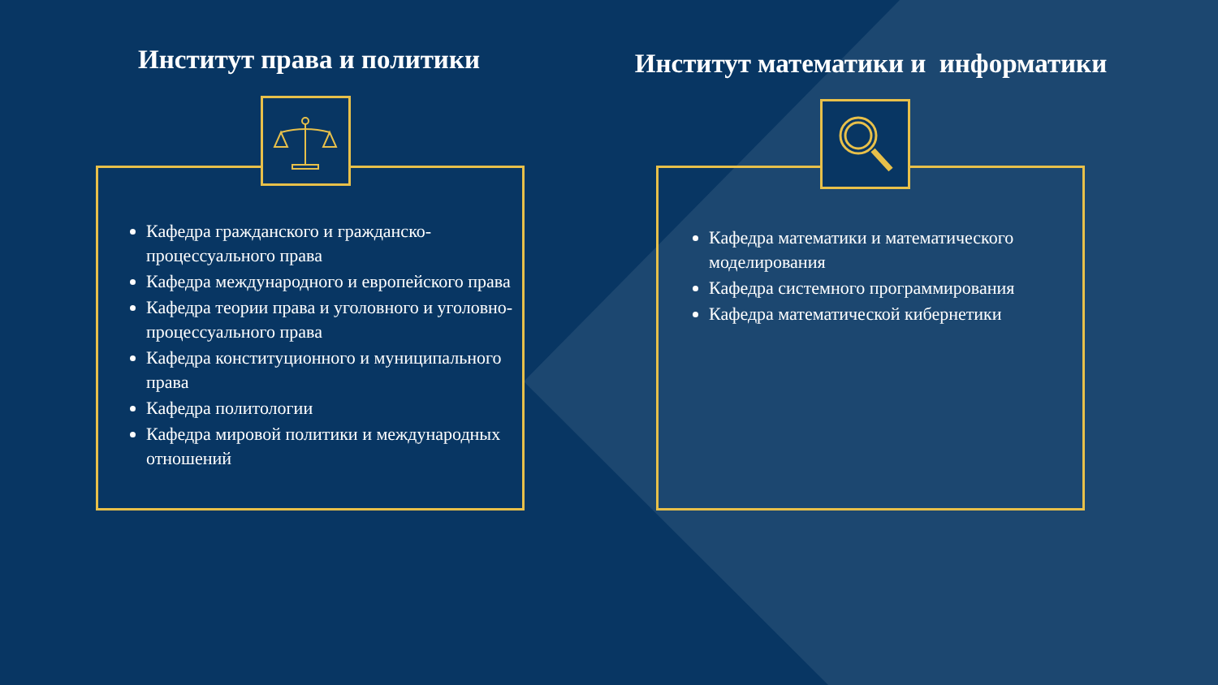Институт права и политики Институт математики и информатики
Кафедра гражданского и гражданско-процессуального права
Кафедра международного и европейского права
Кафедра теории права и уголовного и уголовно-процессуального права
Кафедра конституционного и муниципального права
Кафедра политологии
Кафедра мировой политики и международных отношений
Кафедра математики и математического моделирования
Кафедра системного программирования
Кафедра математической кибернетики